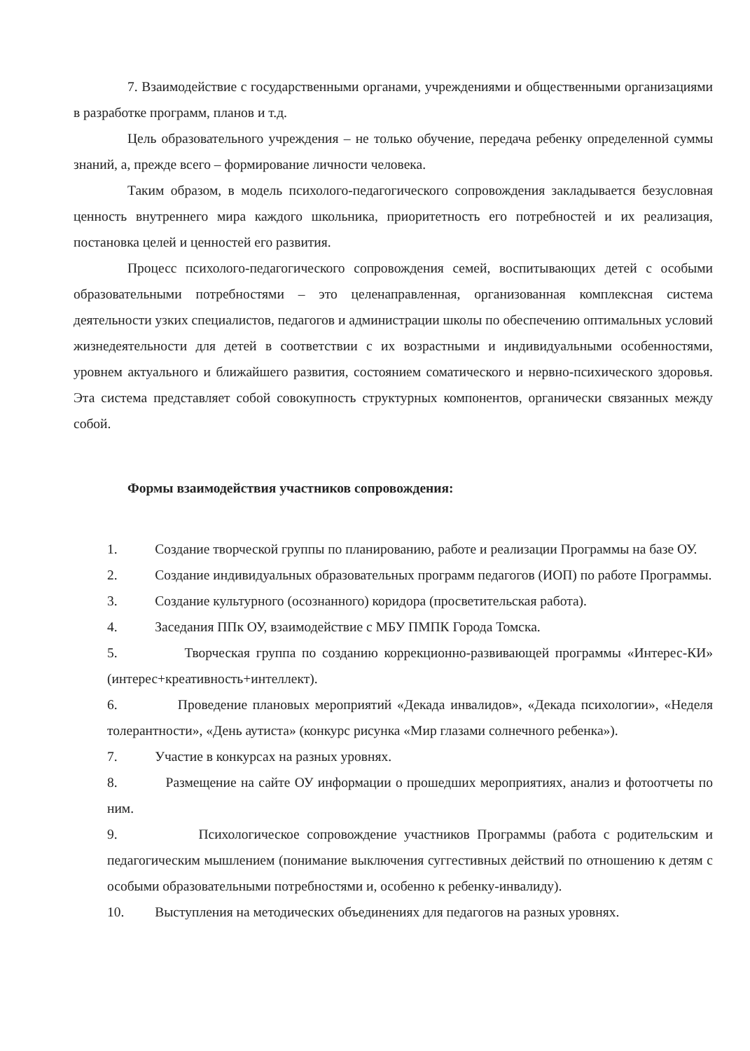7. Взаимодействие с государственными органами, учреждениями и общественными организациями в разработке программ, планов и т.д.
Цель образовательного учреждения – не только обучение, передача ребенку определенной суммы знаний, а, прежде всего – формирование личности человека.
Таким образом, в модель психолого-педагогического сопровождения закладывается безусловная ценность внутреннего мира каждого школьника, приоритетность его потребностей и их реализация, постановка целей и ценностей его развития.
Процесс психолого-педагогического сопровождения семей, воспитывающих детей с особыми образовательными потребностями – это целенаправленная, организованная комплексная система деятельности узких специалистов, педагогов и администрации школы по обеспечению оптимальных условий жизнедеятельности для детей в соответствии с их возрастными и индивидуальными особенностями, уровнем актуального и ближайшего развития, состоянием соматического и нервно-психического здоровья. Эта система представляет собой совокупность структурных компонентов, органически связанных между собой.
Формы взаимодействия участников сопровождения:
1. Создание творческой группы по планированию, работе и реализации Программы на базе ОУ.
2. Создание индивидуальных образовательных программ педагогов (ИОП) по работе Программы.
3. Создание культурного (осознанного) коридора (просветительская работа).
4. Заседания ППк ОУ, взаимодействие с МБУ ПМПК Города Томска.
5. Творческая группа по созданию коррекционно-развивающей программы «Интерес-КИ» (интерес+креативность+интеллект).
6. Проведение плановых мероприятий «Декада инвалидов», «Декада психологии», «Неделя толерантности», «День аутиста» (конкурс рисунка «Мир глазами солнечного ребенка»).
7. Участие в конкурсах на разных уровнях.
8. Размещение на сайте ОУ информации о прошедших мероприятиях, анализ и фотоотчеты по ним.
9. Психологическое сопровождение участников Программы (работа с родительским и педагогическим мышлением (понимание выключения суггестивных действий по отношению к детям с особыми образовательными потребностями и, особенно к ребенку-инвалиду).
10. Выступления на методических объединениях для педагогов на разных уровнях.